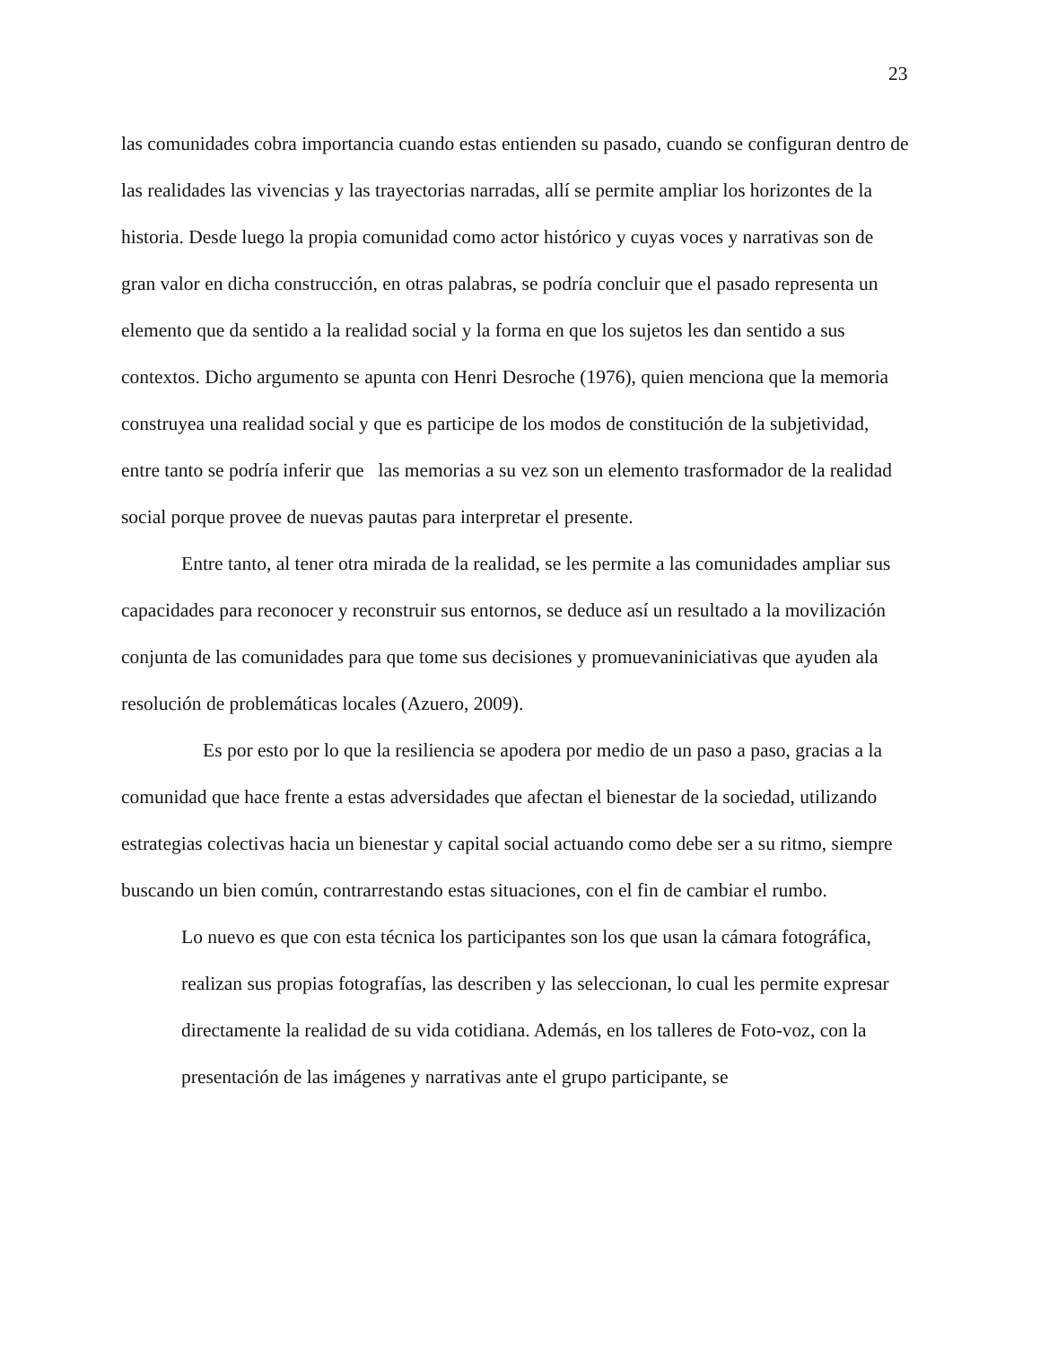23
las comunidades cobra importancia cuando estas entienden su pasado, cuando se configuran dentro de las realidades las vivencias y las trayectorias narradas, allí se permite ampliar los horizontes de la historia. Desde luego la propia comunidad como actor histórico y cuyas voces y narrativas son de gran valor en dicha construcción, en otras palabras, se podría concluir que el pasado representa un elemento que da sentido a la realidad social y la forma en que los sujetos les dan sentido a sus contextos. Dicho argumento se apunta con Henri Desroche (1976), quien menciona que la memoria construyea una realidad social y que es participe de los modos de constitución de la subjetividad, entre tanto se podría inferir que las memorias a su vez son un elemento trasformador de la realidad social porque provee de nuevas pautas para interpretar el presente.
Entre tanto, al tener otra mirada de la realidad, se les permite a las comunidades ampliar sus capacidades para reconocer y reconstruir sus entornos, se deduce así un resultado a la movilización conjunta de las comunidades para que tome sus decisiones y promuevaniniciativas que ayuden ala resolución de problemáticas locales (Azuero, 2009).
Es por esto por lo que la resiliencia se apodera por medio de un paso a paso, gracias a la comunidad que hace frente a estas adversidades que afectan el bienestar de la sociedad, utilizando estrategias colectivas hacia un bienestar y capital social actuando como debe ser a su ritmo, siempre buscando un bien común, contrarrestando estas situaciones, con el fin de cambiar el rumbo.
Lo nuevo es que con esta técnica los participantes son los que usan la cámara fotográfica, realizan sus propias fotografías, las describen y las seleccionan, lo cual les permite expresar directamente la realidad de su vida cotidiana. Además, en los talleres de Foto-voz, con la presentación de las imágenes y narrativas ante el grupo participante, se